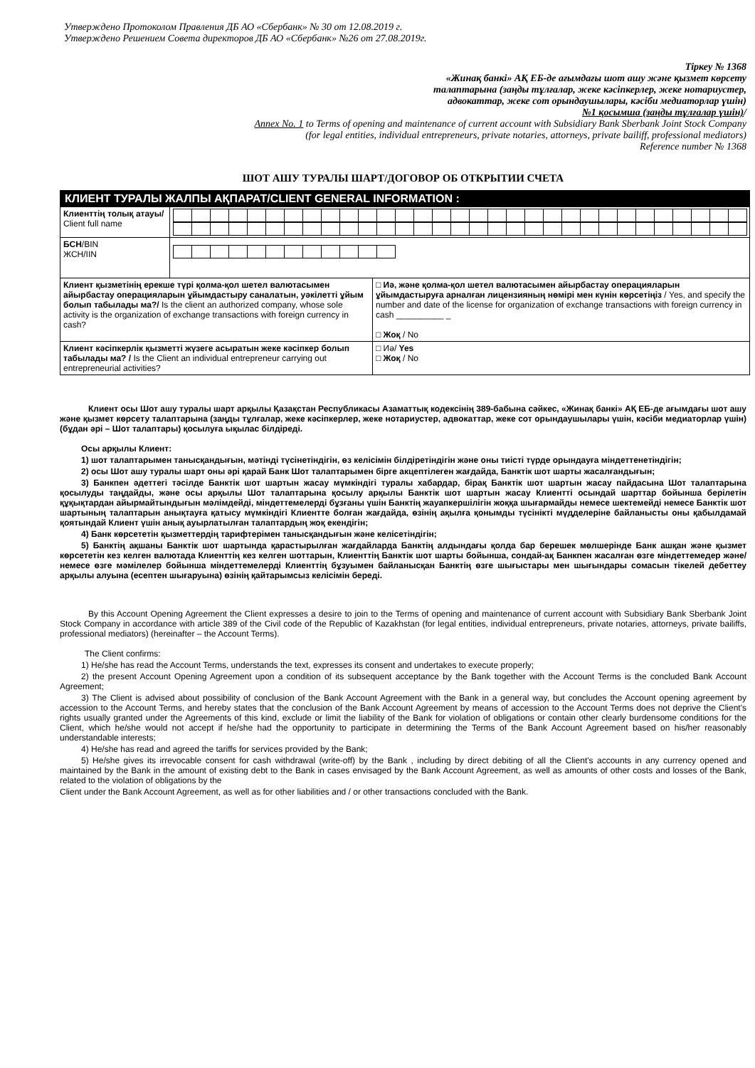Утверждено Протоколом Правления ДБ АО «Сбербанк» № 30 от 12.08.2019 г.
Утверждено Решением Совета директоров ДБ АО «Сбербанк» №26 от 27.08.2019г.
Тіркеу № 1368
«Жинақ банкі» АҚ ЕБ-де ағымдағы шот ашу және қызмет көрсету
талаптарына (заңды тұлғалар, жеке кәсіпкерлер, жеке нотариустер,
адвокаттар, жеке сот орындаушылары, кәсіби медиаторлар үшін)
№1 қосымша (заңды тұлғалар үшін)/
Annex No. 1 to Terms of opening and maintenance of current account with Subsidiary Bank Sberbank Joint Stock Company
(for legal entities, individual entrepreneurs, private notaries, attorneys, private bailiff, professional mediators)
Reference number № 1368
ШОТ АШУ ТУРАЛЫ ШАРТ/ДОГОВОР ОБ ОТКРЫТИИ СЧЕТА
| КЛИЕНТ ТУРАЛЫ ЖАЛПЫ АҚПАРАТ/CLIENT GENERAL INFORMATION : | |
| Клиенттің толық атауы/ Client full name | |
| БСН /BIN ЖСН/IIN | |
| Клиент қызметінің ерекше түрі қолма-қол шетел валютасымен айырбастау операцияларын ұйымдастыру саналатын, уәкілетті ұйым болып табылады ма?/ Is the client an authorized company, whose sole activity is the organization of exchange transactions with foreign currency in cash? | □ Иә, және қолма-қол шетел валютасымен айырбастау операцияларын ұйымдастыруға арналған лицензияның нөмірі мен күнін көрсетіңіз / Yes, and specify the number and date of the license for organization of exchange transactions with foreign currency in cash __________ _ □ Жоқ / No |
| Клиент кәсіпкерлік қызметті жүзеге асыратын жеке кәсіпкер болып табылады ма? / Is the Client an individual entrepreneur carrying out entrepreneurial activities? | □ Иә/ Yes □ Жоқ / No |
Клиент осы Шот ашу туралы шарт арқылы Қазақстан Республикасы Азаматтық кодексінің 389-бабына сәйкес, «Жинақ банкі» АҚ ЕБ-де ағымдағы шот ашу және қызмет көрсету талаптарына (заңды тұлғалар, жеке кәсіпкерлер, жеке нотариустер, адвокаттар, жеке сот орындаушылары үшін, кәсіби медиаторлар үшін) (бұдан әрі – Шот талаптары) қосылуға ықылас білдіреді.
Осы арқылы Клиент:
1) шот талаптарымен танысқандығын, мәтінді түсінетіндігін, өз келісімін білдіретіндігін және оны тиісті түрде орындауға міндеттенетіндігін;
2) осы Шот ашу туралы шарт оны әрі қарай Банк Шот талаптарымен бірге акцептілеген жағдайда, Банктік шот шарты жасалғандығын;
3) Банкпен әдеттегі тәсілде Банктік шот шартын жасау мүмкіндігі туралы хабардар, бірақ Банктік шот шартын жасау пайдасына Шот талаптарына қосылуды таңдайды, және осы арқылы Шот талаптарына қосылу арқылы Банктік шот шартын жасау Клиентті осындай шарттар бойынша берілетін құқықтардан айырмайтындығын мәлімдейді, міндеттемелерді бұзғаны үшін Банктің жауапкершілігін жоққа шығармайды немесе шектемейді немесе Банктік шот шартының талаптарын анықтауға қатысу мүмкіндігі Клиентте болған жағдайда, өзінің ақылға қонымды түсінікті мүдделеріне байланысты оны қабылдамай қоятындай Клиент үшін анық ауырлатылған талаптардың жоқ екендігін;
4) Банк көрсететін қызметтердің тарифтерімен танысқандығын және келісетіндігін;
5) Банктің ақшаны Банктік шот шартында қарастырылған жағдайларда Банктің алдындағы қолда бар берешек мөлшерінде Банк ашқан және қызмет көрсететін кез келген валютада Клиенттің кез келген шоттарын, Клиенттің Банктік шот шарты бойынша, сондай-ақ Банкпен жасалған өзге міндеттемедер және/немесе өзге мәмілелер бойынша міндеттемелерді Клиенттің бұзуымен байланысқан Банктің өзге шығыстары мен шығындары сомасын тікелей дебеттеу арқылы алуына (есептен шығаруына) өзінің қайтарымсыз келісімін береді.
By this Account Opening Agreement the Client expresses a desire to join to the Terms of opening and maintenance of current account with Subsidiary Bank Sberbank Joint Stock Company in accordance with article 389 of the Civil code of the Republic of Kazakhstan (for legal entities, individual entrepreneurs, private notaries, attorneys, private bailiffs, professional mediators) (hereinafter – the Account Terms).
The Client confirms:
1) He/she has read the Account Terms, understands the text, expresses its consent and undertakes to execute properly;
2) the present Account Opening Agreement upon a condition of its subsequent acceptance by the Bank together with the Account Terms is the concluded Bank Account Agreement;
3) The Client is advised about possibility of conclusion of the Bank Account Agreement with the Bank in a general way, but concludes the Account opening agreement by accession to the Account Terms, and hereby states that the conclusion of the Bank Account Agreement by means of accession to the Account Terms does not deprive the Client's rights usually granted under the Agreements of this kind, exclude or limit the liability of the Bank for violation of obligations or contain other clearly burdensome conditions for the Client, which he/she would not accept if he/she had the opportunity to participate in determining the Terms of the Bank Account Agreement based on his/her reasonably understandable interests;
4) He/she has read and agreed the tariffs for services provided by the Bank;
5) He/she gives its irrevocable consent for cash withdrawal (write-off) by the Bank , including by direct debiting of all the Client's accounts in any currency opened and maintained by the Bank in the amount of existing debt to the Bank in cases envisaged by the Bank Account Agreement, as well as amounts of other costs and losses of the Bank, related to the violation of obligations by the
Client under the Bank Account Agreement, as well as for other liabilities and / or other transactions concluded with the Bank.